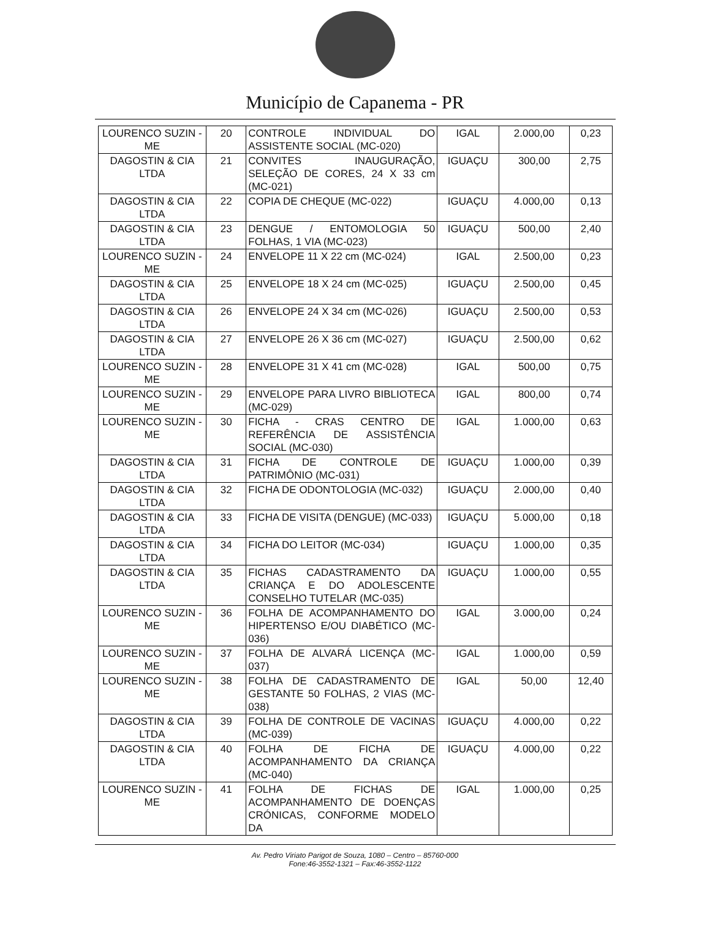Município de Capanema - PR
| LOURENCO SUZIN - ME | 20 | CONTROLE INDIVIDUAL DO ASSISTENTE SOCIAL (MC-020) | IGAL | 2.000,00 | 0,23 |
| DAGOSTIN & CIA LTDA | 21 | CONVITES INAUGURAÇÃO, SELEÇÃO DE CORES, 24 X 33 cm (MC-021) | IGUAÇU | 300,00 | 2,75 |
| DAGOSTIN & CIA LTDA | 22 | COPIA DE CHEQUE (MC-022) | IGUAÇU | 4.000,00 | 0,13 |
| DAGOSTIN & CIA LTDA | 23 | DENGUE / ENTOMOLOGIA 50 FOLHAS, 1 VIA (MC-023) | IGUAÇU | 500,00 | 2,40 |
| LOURENCO SUZIN - ME | 24 | ENVELOPE 11 X 22 cm (MC-024) | IGAL | 2.500,00 | 0,23 |
| DAGOSTIN & CIA LTDA | 25 | ENVELOPE 18 X 24 cm (MC-025) | IGUAÇU | 2.500,00 | 0,45 |
| DAGOSTIN & CIA LTDA | 26 | ENVELOPE 24 X 34 cm (MC-026) | IGUAÇU | 2.500,00 | 0,53 |
| DAGOSTIN & CIA LTDA | 27 | ENVELOPE 26 X 36 cm (MC-027) | IGUAÇU | 2.500,00 | 0,62 |
| LOURENCO SUZIN - ME | 28 | ENVELOPE 31 X 41 cm (MC-028) | IGAL | 500,00 | 0,75 |
| LOURENCO SUZIN - ME | 29 | ENVELOPE PARA LIVRO BIBLIOTECA (MC-029) | IGAL | 800,00 | 0,74 |
| LOURENCO SUZIN - ME | 30 | FICHA - CRAS CENTRO DE REFERÊNCIA DE ASSISTÊNCIA SOCIAL (MC-030) | IGAL | 1.000,00 | 0,63 |
| DAGOSTIN & CIA LTDA | 31 | FICHA DE CONTROLE DE PATRIMÔNIO (MC-031) | IGUAÇU | 1.000,00 | 0,39 |
| DAGOSTIN & CIA LTDA | 32 | FICHA DE ODONTOLOGIA (MC-032) | IGUAÇU | 2.000,00 | 0,40 |
| DAGOSTIN & CIA LTDA | 33 | FICHA DE VISITA (DENGUE) (MC-033) | IGUAÇU | 5.000,00 | 0,18 |
| DAGOSTIN & CIA LTDA | 34 | FICHA DO LEITOR (MC-034) | IGUAÇU | 1.000,00 | 0,35 |
| DAGOSTIN & CIA LTDA | 35 | FICHAS CADASTRAMENTO DA CRIANÇA E DO ADOLESCENTE CONSELHO TUTELAR (MC-035) | IGUAÇU | 1.000,00 | 0,55 |
| LOURENCO SUZIN - ME | 36 | FOLHA DE ACOMPANHAMENTO DO HIPERTENSO E/OU DIABÉTICO (MC-036) | IGAL | 3.000,00 | 0,24 |
| LOURENCO SUZIN - ME | 37 | FOLHA DE ALVARÁ LICENÇA (MC-037) | IGAL | 1.000,00 | 0,59 |
| LOURENCO SUZIN - ME | 38 | FOLHA DE CADASTRAMENTO DE GESTANTE 50 FOLHAS, 2 VIAS (MC-038) | IGAL | 50,00 | 12,40 |
| DAGOSTIN & CIA LTDA | 39 | FOLHA DE CONTROLE DE VACINAS (MC-039) | IGUAÇU | 4.000,00 | 0,22 |
| DAGOSTIN & CIA LTDA | 40 | FOLHA DE FICHA DE ACOMPANHAMENTO DA CRIANÇA (MC-040) | IGUAÇU | 4.000,00 | 0,22 |
| LOURENCO SUZIN - ME | 41 | FOLHA DE FICHAS DE ACOMPANHAMENTO DE DOENÇAS CRÓNICAS, CONFORME MODELO DA | IGAL | 1.000,00 | 0,25 |
Av. Pedro Viriato Parigot de Souza, 1080 – Centro – 85760-000
Fone:46-3552-1321 – Fax:46-3552-1122